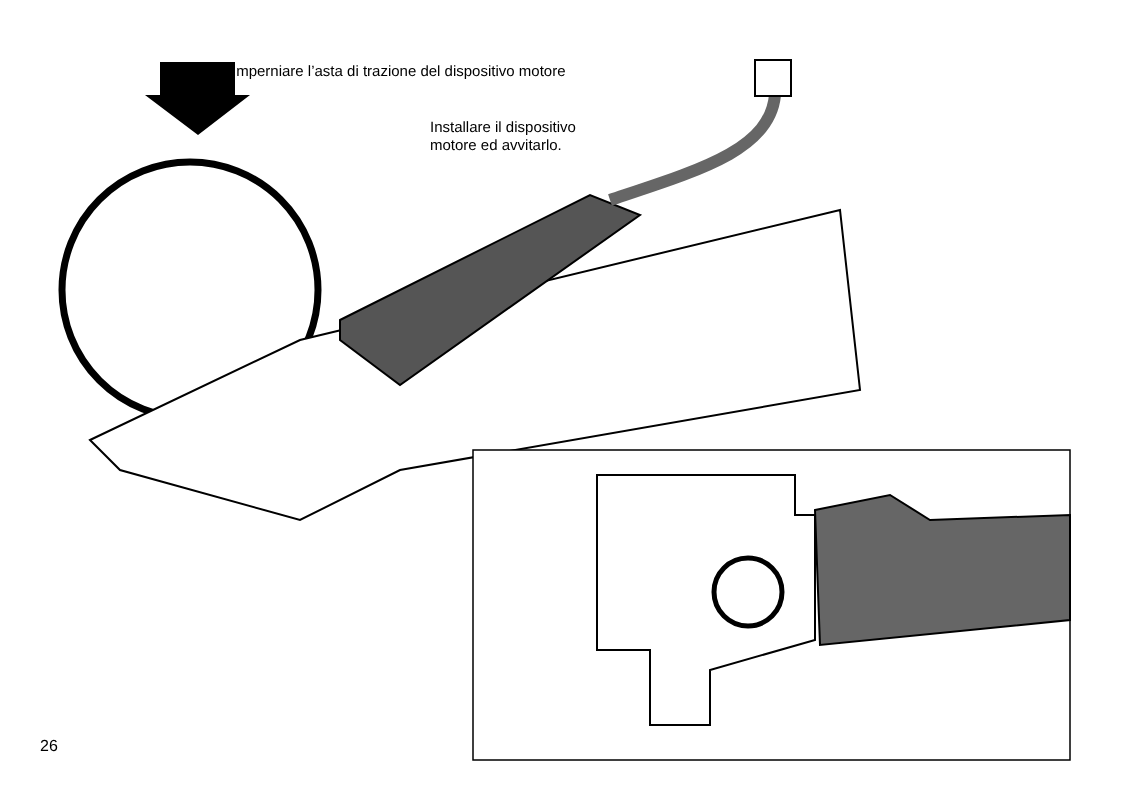Imperniare l’asta di trazione del dispositivo motore
Installare il dispositivo
motore ed avvitarlo.
26